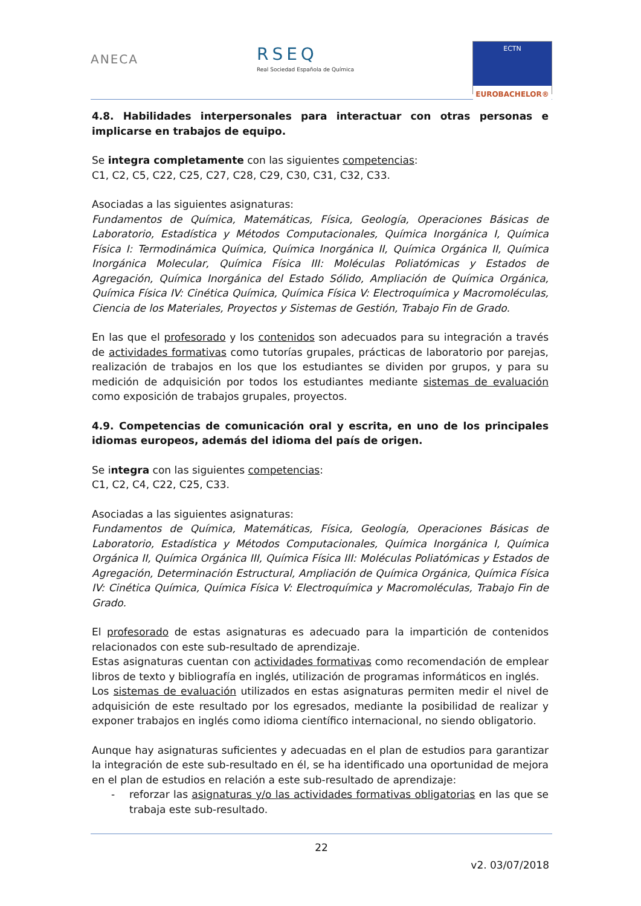ANECA
RSEQ
Real Sociedad Española de Química
ECTN
EUROBACHELOR®
4.8. Habilidades interpersonales para interactuar con otras personas e implicarse en trabajos de equipo.
Se integra completamente con las siguientes competencias:
C1, C2, C5, C22, C25, C27, C28, C29, C30, C31, C32, C33.
Asociadas a las siguientes asignaturas:
Fundamentos de Química, Matemáticas, Física, Geología, Operaciones Básicas de Laboratorio, Estadística y Métodos Computacionales, Química Inorgánica I, Química Física I: Termodinámica Química, Química Inorgánica II, Química Orgánica II, Química Inorgánica Molecular, Química Física III: Moléculas Poliatómicas y Estados de Agregación, Química Inorgánica del Estado Sólido, Ampliación de Química Orgánica, Química Física IV: Cinética Química, Química Física V: Electroquímica y Macromoléculas, Ciencia de los Materiales, Proyectos y Sistemas de Gestión, Trabajo Fin de Grado.
En las que el profesorado y los contenidos son adecuados para su integración a través de actividades formativas como tutorías grupales, prácticas de laboratorio por parejas, realización de trabajos en los que los estudiantes se dividen por grupos, y para su medición de adquisición por todos los estudiantes mediante sistemas de evaluación como exposición de trabajos grupales, proyectos.
4.9. Competencias de comunicación oral y escrita, en uno de los principales idiomas europeos, además del idioma del país de origen.
Se integra con las siguientes competencias:
C1, C2, C4, C22, C25, C33.
Asociadas a las siguientes asignaturas:
Fundamentos de Química, Matemáticas, Física, Geología, Operaciones Básicas de Laboratorio, Estadística y Métodos Computacionales, Química Inorgánica I, Química Orgánica II, Química Orgánica III, Química Física III: Moléculas Poliatómicas y Estados de Agregación, Determinación Estructural, Ampliación de Química Orgánica, Química Física IV: Cinética Química, Química Física V: Electroquímica y Macromoléculas, Trabajo Fin de Grado.
El profesorado de estas asignaturas es adecuado para la impartición de contenidos relacionados con este sub-resultado de aprendizaje.
Estas asignaturas cuentan con actividades formativas como recomendación de emplear libros de texto y bibliografía en inglés, utilización de programas informáticos en inglés.
Los sistemas de evaluación utilizados en estas asignaturas permiten medir el nivel de adquisición de este resultado por los egresados, mediante la posibilidad de realizar y exponer trabajos en inglés como idioma científico internacional, no siendo obligatorio.
Aunque hay asignaturas suficientes y adecuadas en el plan de estudios para garantizar la integración de este sub-resultado en él, se ha identificado una oportunidad de mejora en el plan de estudios en relación a este sub-resultado de aprendizaje:
- reforzar las asignaturas y/o las actividades formativas obligatorias en las que se trabaja este sub-resultado.
22
v2. 03/07/2018